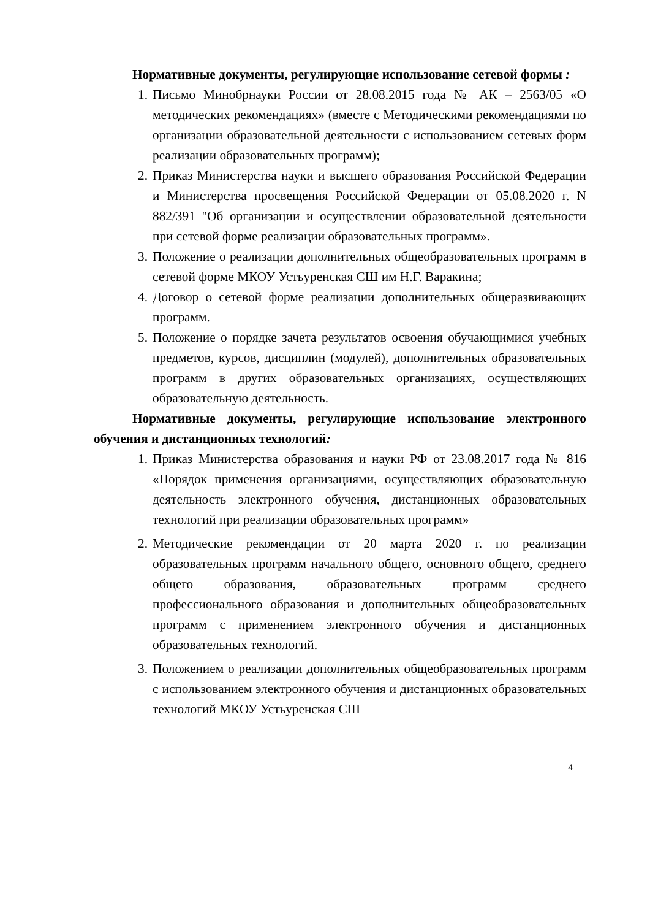Нормативные документы, регулирующие использование сетевой формы :
1. Письмо Минобрнауки России от 28.08.2015 года № АК – 2563/05 «О методических рекомендациях» (вместе с Методическими рекомендациями по организации образовательной деятельности с использованием сетевых форм реализации образовательных программ);
2. Приказ Министерства науки и высшего образования Российской Федерации и Министерства просвещения Российской Федерации от 05.08.2020 г. N 882/391 "Об организации и осуществлении образовательной деятельности при сетевой форме реализации образовательных программ».
3. Положение о реализации дополнительных общеобразовательных программ в сетевой форме МКОУ Устьуренская СШ им Н.Г. Варакина;
4. Договор о сетевой форме реализации дополнительных общеразвивающих программ.
5. Положение о порядке зачета результатов освоения обучающимися учебных предметов, курсов, дисциплин (модулей), дополнительных образовательных программ в других образовательных организациях, осуществляющих образовательную деятельность.
Нормативные документы, регулирующие использование электронного обучения и дистанционных технологий:
1. Приказ Министерства образования и науки РФ от 23.08.2017 года № 816 «Порядок применения организациями, осуществляющих образовательную деятельность электронного обучения, дистанционных образовательных технологий при реализации образовательных программ»
2. Методические рекомендации от 20 марта 2020 г. по реализации образовательных программ начального общего, основного общего, среднего общего образования, образовательных программ среднего профессионального образования и дополнительных общеобразовательных программ с применением электронного обучения и дистанционных образовательных технологий.
3. Положением о реализации дополнительных общеобразовательных программ с использованием электронного обучения и дистанционных образовательных технологий МКОУ Устьуренская СШ
4